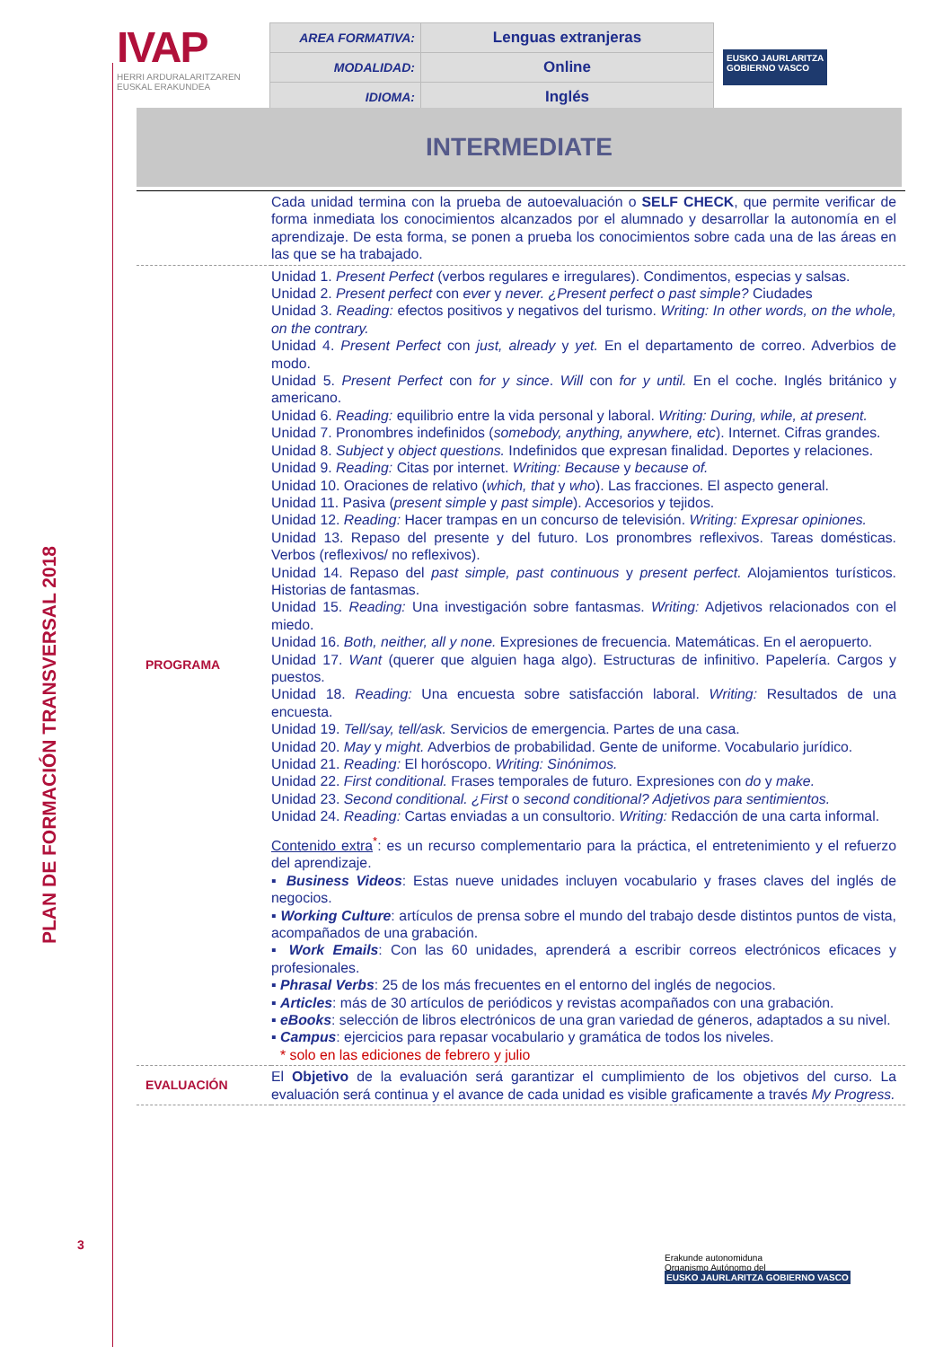PLAN DE FORMACIÓN TRANSVERSAL 2018
3
IVAP
HERRI ARDURALARITZAREN
EUSKAL ERAKUNDEA
| AREA FORMATIVA: | Lenguas extranjeras |
| MODALIDAD: | Online |
| IDIOMA: | Inglés |
EUSKO JAURLARITZA
GOBIERNO VASCO
INTERMEDIATE
| | Cada unidad termina con la prueba de autoevaluación o SELF CHECK , que permite verificar de forma inmediata los conocimientos alcanzados por el alumnado y desarrollar la autonomía en el aprendizaje. De esta forma, se ponen a prueba los conocimientos sobre cada una de las áreas en las que se ha trabajado. |
| PROGRAMA | Unidad 1. Present Perfect (verbos regulares e irregulares). Condimentos, especias y salsas. Unidad 2. Present perfect con ever y never. ¿Present perfect o past simple? Ciudades Unidad 3. Reading: efectos positivos y negativos del turismo. Writing: In other words, on the whole, on the contrary. Unidad 4. Present Perfect con just, already y yet. En el departamento de correo. Adverbios de modo. Unidad 5. Present Perfect con for y since . Will con for y until. En el coche. Inglés británico y americano. Unidad 6. Reading: equilibrio entre la vida personal y laboral. Writing: During, while, at present. Unidad 7. Pronombres indefinidos ( somebody, anything, anywhere, etc ). Internet. Cifras grandes. Unidad 8. Subject y object questions. Indefinidos que expresan finalidad. Deportes y relaciones. Unidad 9. Reading: Citas por internet. Writing: Because y because of. Unidad 10. Oraciones de relativo ( which, that y who ). Las fracciones. El aspecto general. Unidad 11. Pasiva ( present simple y past simple ). Accesorios y tejidos. Unidad 12. Reading: Hacer trampas en un concurso de televisión. Writing: Expresar opiniones. Unidad 13. Repaso del presente y del futuro. Los pronombres reflexivos. Tareas domésticas. Verbos (reflexivos/ no reflexivos). Unidad 14. Repaso del past simple, past continuous y present perfect. Alojamientos turísticos. Historias de fantasmas. Unidad 15. Reading: Una investigación sobre fantasmas. Writing: Adjetivos relacionados con el miedo. Unidad 16. Both, neither, all y none. Expresiones de frecuencia. Matemáticas. En el aeropuerto. Unidad 17. Want (querer que alguien haga algo). Estructuras de infinitivo. Papelería. Cargos y puestos. Unidad 18. Reading: Una encuesta sobre satisfacción laboral. Writing: Resultados de una encuesta. Unidad 19. Tell/say, tell/ask. Servicios de emergencia. Partes de una casa. Unidad 20. May y might. Adverbios de probabilidad. Gente de uniforme. Vocabulario jurídico. Unidad 21. Reading: El horóscopo. Writing: Sinónimos. Unidad 22. First conditional. Frases temporales de futuro. Expresiones con do y make. Unidad 23. Second conditional. ¿First o second conditional? Adjetivos para sentimientos. Unidad 24. Reading: Cartas enviadas a un consultorio. Writing: Redacción de una carta informal. Contenido extra<sup>*</sup>: es un recurso complementario para la práctica, el entretenimiento y el refuerzo del aprendizaje. ▪ Business Videos : Estas nueve unidades incluyen vocabulario y frases claves del inglés de negocios. ▪ Working Culture : artículos de prensa sobre el mundo del trabajo desde distintos puntos de vista, acompañados de una grabación. ▪ Work Emails : Con las 60 unidades, aprenderá a escribir correos electrónicos eficaces y profesionales. ▪ Phrasal Verbs : 25 de los más frecuentes en el entorno del inglés de negocios. ▪ Articles : más de 30 artículos de periódicos y revistas acompañados con una grabación. ▪ eBooks : selección de libros electrónicos de una gran variedad de géneros, adaptados a su nivel. ▪ Campus : ejercicios para repasar vocabulario y gramática de todos los niveles. * solo en las ediciones de febrero y julio |
| EVALUACIÓN | El Objetivo de la evaluación será garantizar el cumplimiento de los objetivos del curso. La evaluación será continua y el avance de cada unidad es visible graficamente a través My Progress. |
Erakunde autonomiduna
Organismo Autónomo del
EUSKO JAURLARITZA GOBIERNO VASCO